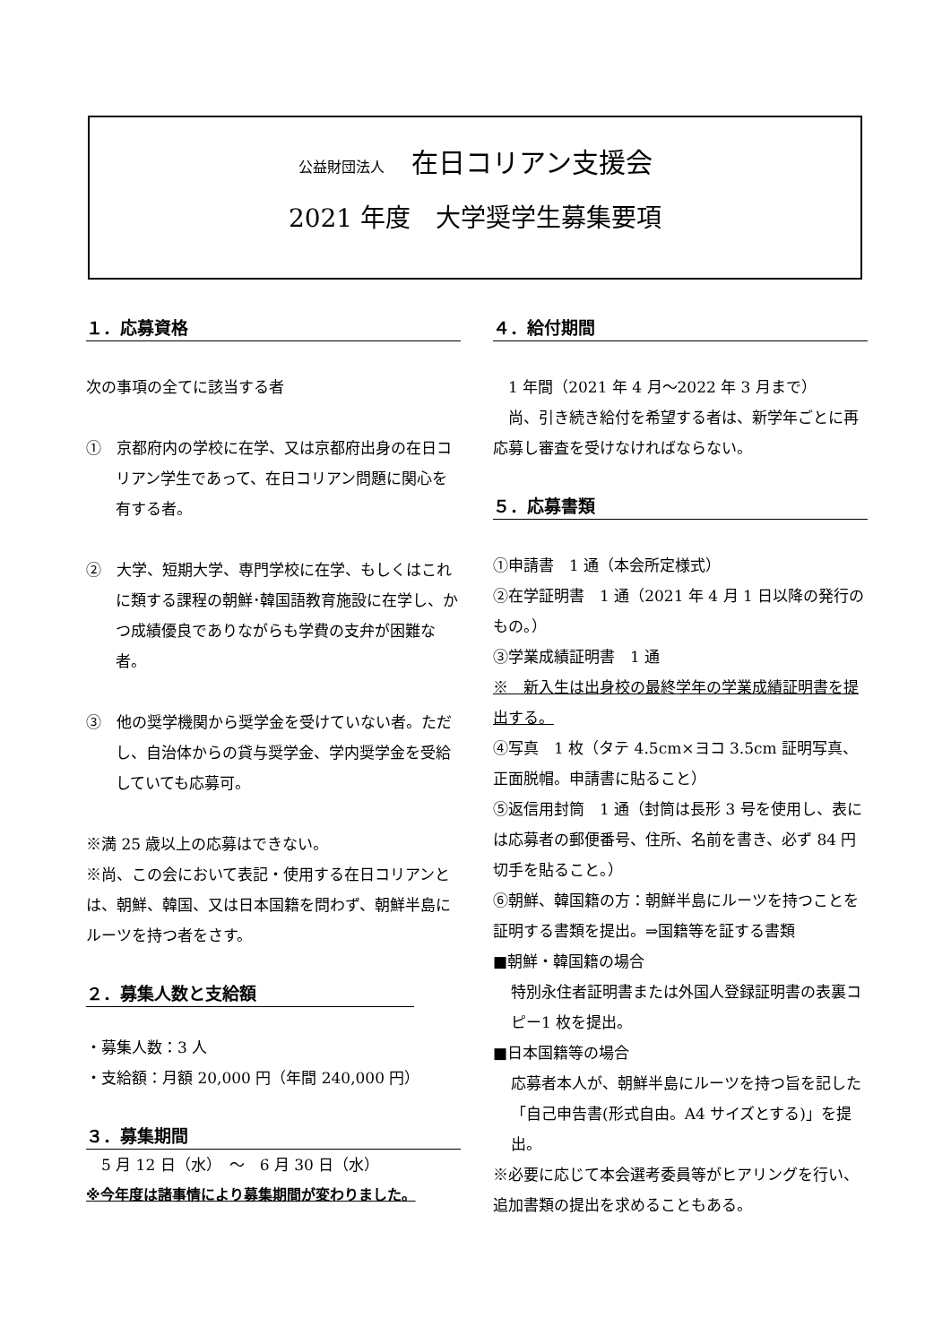公益財団法人　在日コリアン支援会
2021 年度　大学奨学生募集要項
１．応募資格
次の事項の全てに該当する者
①　京都府内の学校に在学、又は京都府出身の在日コリアン学生であって、在日コリアン問題に関心を有する者。
②　大学、短期大学、専門学校に在学、もしくはこれに類する課程の朝鮮･韓国語教育施設に在学し、かつ成績優良でありながらも学費の支弁が困難な者。
③　他の奨学機関から奨学金を受けていない者。ただし、自治体からの貸与奨学金、学内奨学金を受給していても応募可。
※満 25 歳以上の応募はできない。
※尚、この会において表記・使用する在日コリアンとは、朝鮮、韓国、又は日本国籍を問わず、朝鮮半島にルーツを持つ者をさす。
２．募集人数と支給額
・募集人数：3 人
・支給額：月額 20,000 円（年間 240,000 円）
３．募集期間
　5 月 12 日（水）　～　6 月 30 日（水）
※今年度は諸事情により募集期間が変わりました。
４．給付期間
　1 年間（2021 年 4 月～2022 年 3 月まで）
　尚、引き続き給付を希望する者は、新学年ごとに再応募し審査を受けなければならない。
５．応募書類
①申請書　1 通（本会所定様式）
②在学証明書　1 通（2021 年 4 月 1 日以降の発行のもの。）
③学業成績証明書　1 通
※　新入生は出身校の最終学年の学業成績証明書を提出する。
④写真　1 枚（タテ 4.5cm×ヨコ 3.5cm 証明写真、正面脱帽。申請書に貼ること）
⑤返信用封筒　1 通（封筒は長形 3 号を使用し、表には応募者の郵便番号、住所、名前を書き、必ず 84 円切手を貼ること。）
⑥朝鮮、韓国籍の方：朝鮮半島にルーツを持つことを証明する書類を提出。⇒国籍等を証する書類
■朝鮮・韓国籍の場合
特別永住者証明書または外国人登録証明書の表裏コピー1 枚を提出。
■日本国籍等の場合
応募者本人が、朝鮮半島にルーツを持つ旨を記した「自己申告書(形式自由。A4 サイズとする)」を提出。
※必要に応じて本会選考委員等がヒアリングを行い、追加書類の提出を求めることもある。